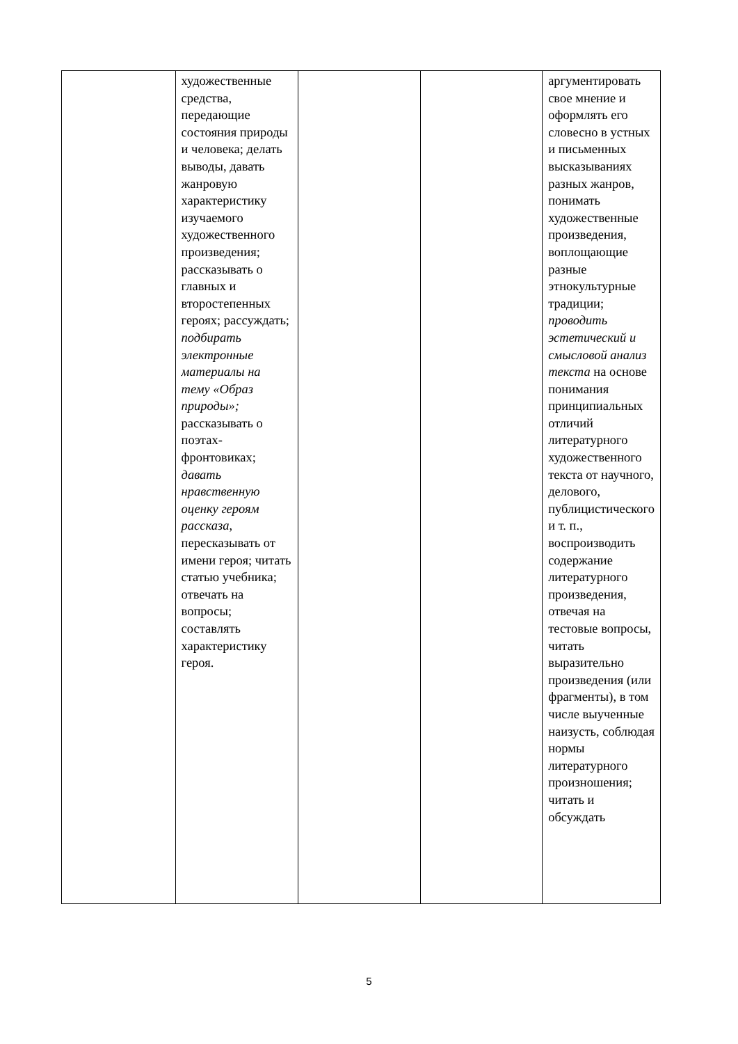| | художественные средства, передающие состояния природы и человека; делать выводы, давать жанровую характеристику изучаемого художественного произведения; рассказывать о главных и второстепенных героях; рассуждать; подбирать электронные материалы на тему «Образ природы»; рассказывать о поэтах-фронтовиках; давать нравственную оценку героям рассказа , пересказывать от имени героя; читать статью учебника; отвечать на вопросы; составлять характеристику героя. | | | аргументировать свое мнение и оформлять его словесно в устных и письменных высказываниях разных жанров, понимать художественные произведения, воплощающие разные этнокультурные традиции; проводить эстетический и смысловой анализ текста на основе понимания принципиальных отличий литературного художественного текста от научного, делового, публицистического и т. п., воспроизводить содержание литературного произведения, отвечая на тестовые вопросы, читать выразительно произведения (или фрагменты), в том числе выученные наизусть, соблюдая нормы литературного произношения; читать и обсуждать |
5